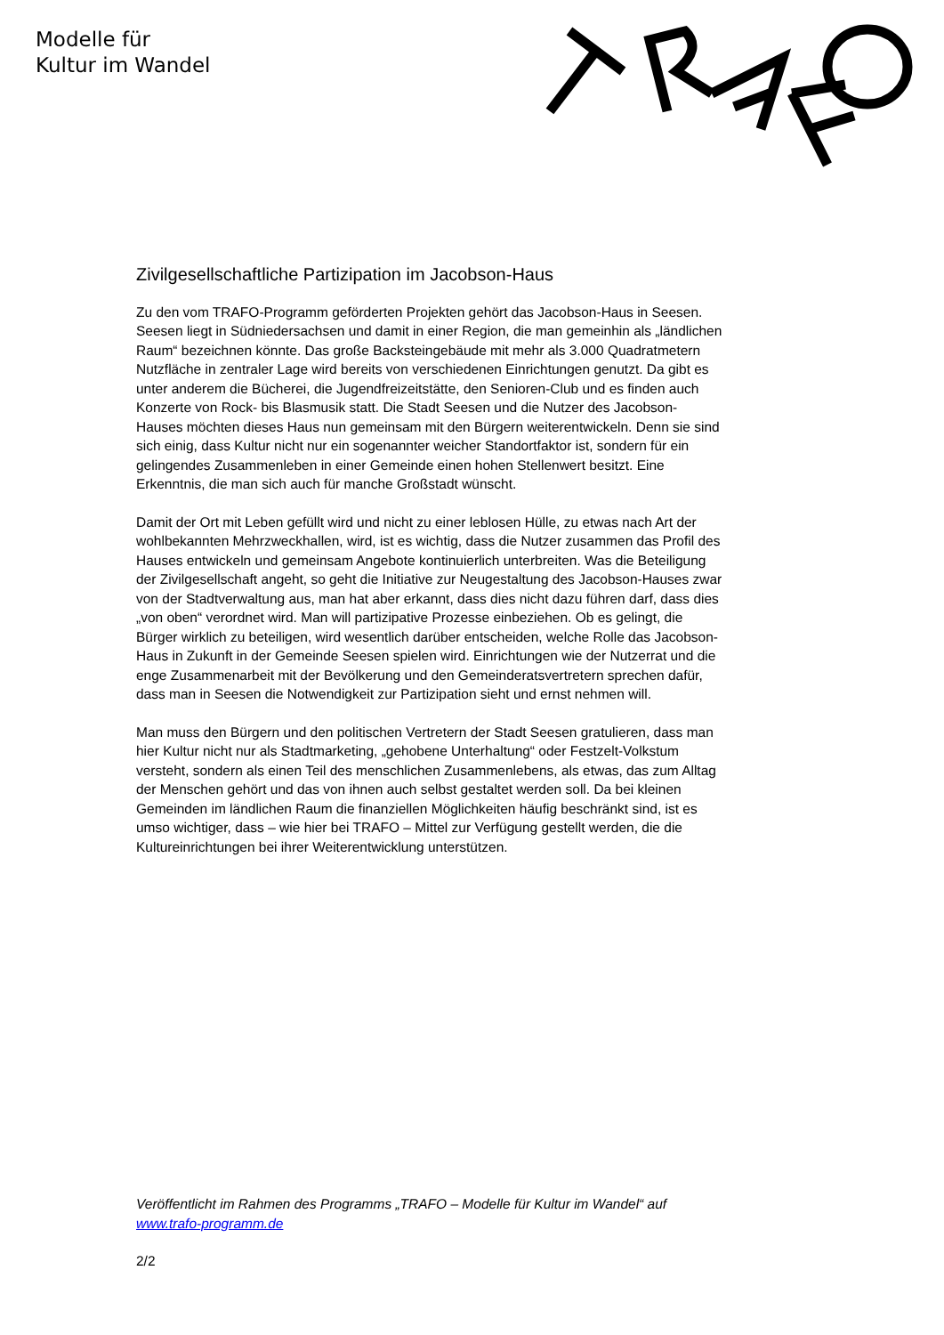Modelle für
Kultur im Wandel
Zivilgesellschaftliche Partizipation im Jacobson-Haus
Zu den vom TRAFO-Programm geförderten Projekten gehört das Jacobson-Haus in Seesen. Seesen liegt in Südniedersachsen und damit in einer Region, die man gemeinhin als „ländlichen Raum“ bezeichnen könnte. Das große Backsteingebäude mit mehr als 3.000 Quadratmetern Nutzfläche in zentraler Lage wird bereits von verschiedenen Einrichtungen genutzt. Da gibt es unter anderem die Bücherei, die Jugendfreizeitstätte, den Senioren-Club und es finden auch Konzerte von Rock- bis Blasmusik statt. Die Stadt Seesen und die Nutzer des Jacobson-Hauses möchten dieses Haus nun gemeinsam mit den Bürgern weiterentwickeln. Denn sie sind sich einig, dass Kultur nicht nur ein sogenannter weicher Standortfaktor ist, sondern für ein gelingendes Zusammenleben in einer Gemeinde einen hohen Stellenwert besitzt. Eine Erkenntnis, die man sich auch für manche Großstadt wünscht.
Damit der Ort mit Leben gefüllt wird und nicht zu einer leblosen Hülle, zu etwas nach Art der wohlbekannten Mehrzweckhallen, wird, ist es wichtig, dass die Nutzer zusammen das Profil des Hauses entwickeln und gemeinsam Angebote kontinuierlich unterbreiten. Was die Beteiligung der Zivilgesellschaft angeht, so geht die Initiative zur Neugestaltung des Jacobson-Hauses zwar von der Stadtverwaltung aus, man hat aber erkannt, dass dies nicht dazu führen darf, dass dies „von oben“ verordnet wird. Man will partizipative Prozesse einbeziehen. Ob es gelingt, die Bürger wirklich zu beteiligen, wird wesentlich darüber entscheiden, welche Rolle das Jacobson-Haus in Zukunft in der Gemeinde Seesen spielen wird. Einrichtungen wie der Nutzerrat und die enge Zusammenarbeit mit der Bevölkerung und den Gemeinderatsvertretern sprechen dafür, dass man in Seesen die Notwendigkeit zur Partizipation sieht und ernst nehmen will.
Man muss den Bürgern und den politischen Vertretern der Stadt Seesen gratulieren, dass man hier Kultur nicht nur als Stadtmarketing, „gehobene Unterhaltung“ oder Festzelt-Volkstum versteht, sondern als einen Teil des menschlichen Zusammenlebens, als etwas, das zum Alltag der Menschen gehört und das von ihnen auch selbst gestaltet werden soll. Da bei kleinen Gemeinden im ländlichen Raum die finanziellen Möglichkeiten häufig beschränkt sind, ist es umso wichtiger, dass – wie hier bei TRAFO – Mittel zur Verfügung gestellt werden, die die Kultureinrichtungen bei ihrer Weiterentwicklung unterstützen.
Veröffentlicht im Rahmen des Programms „TRAFO – Modelle für Kultur im Wandel“ auf www.trafo-programm.de
2/2